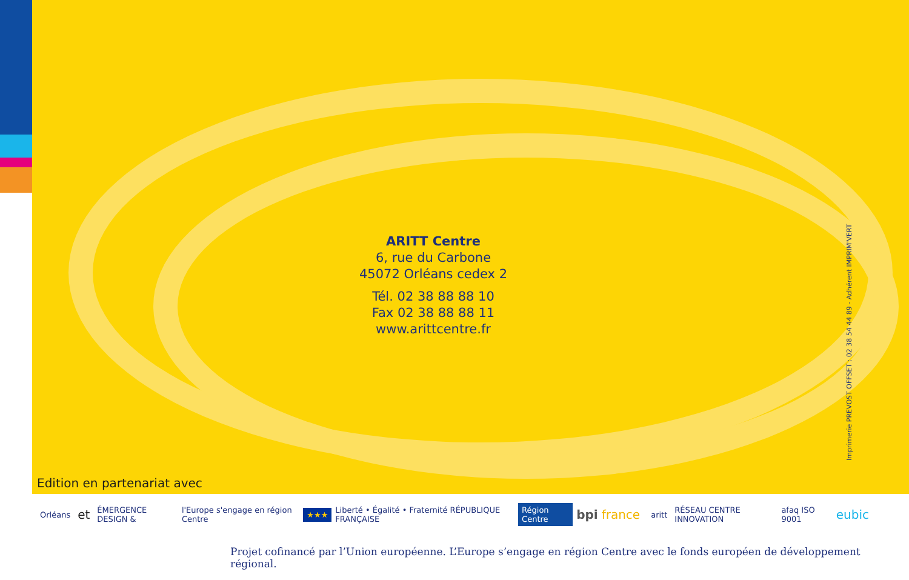ARITT Centre
6, rue du Carbone
45072 Orléans cedex 2
Tél. 02 38 88 88 10
Fax 02 38 88 88 11
www.arittcentre.fr
Imprimerie PREVOST OFFSET : 02 38 54 44 89 - Adhérent IMPRIM'VERT
Edition en partenariat avec
Orléans et ÉMERGENCE DESIGN & l'Europe s'engage en région Centre ★★★ Liberté • Égalité • Fraternité RÉPUBLIQUE FRANÇAISE Région Centre bpi france aritt RÉSEAU CENTRE INNOVATION afaq ISO 9001 eubic
Projet cofinancé par l’Union européenne. L’Europe s’engage en région Centre avec le fonds européen de développement régional.